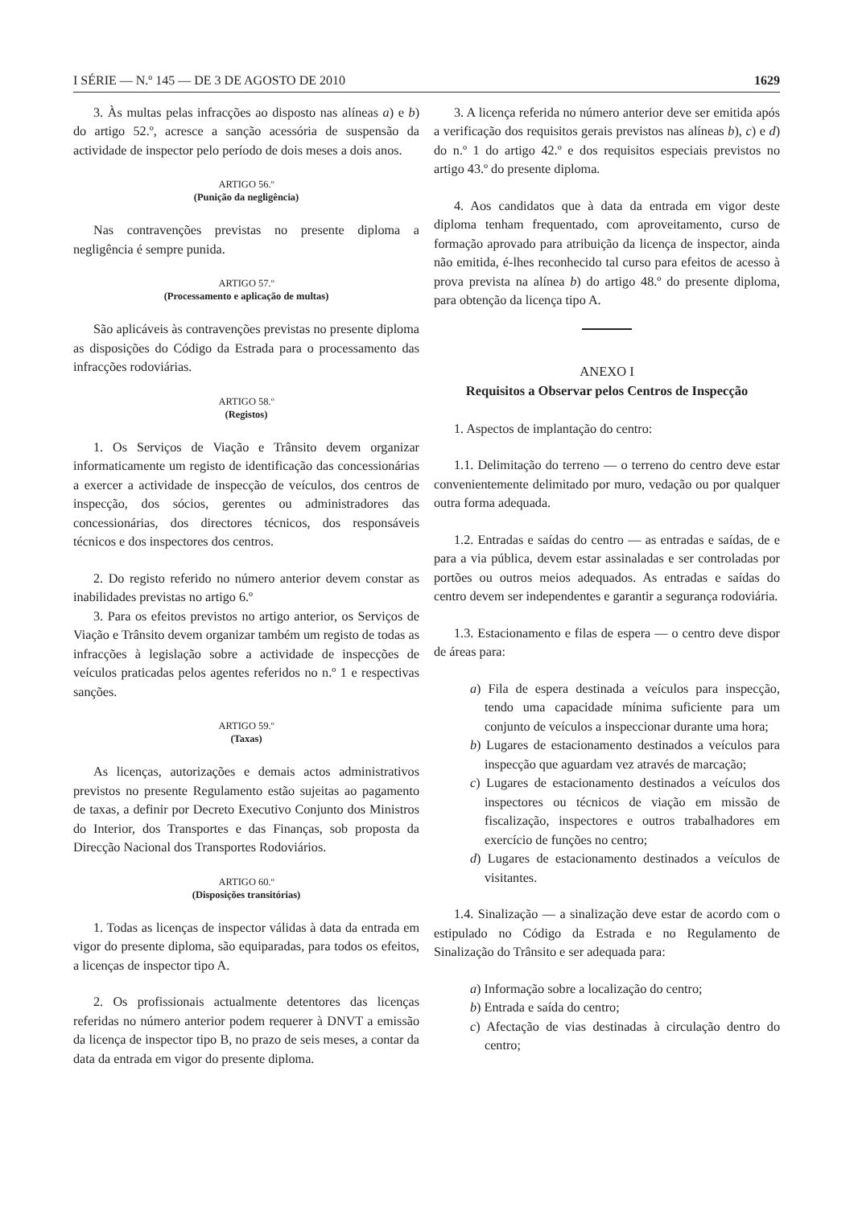I SÉRIE — N.º 145 — DE 3 DE AGOSTO DE 2010 1629
3. Às multas pelas infracções ao disposto nas alíneas a) e b) do artigo 52.º, acresce a sanção acessória de suspensão da actividade de inspector pelo período de dois meses a dois anos.
ARTIGO 56.º
(Punição da negligência)
Nas contravenções previstas no presente diploma a negligência é sempre punida.
ARTIGO 57.º
(Processamento e aplicação de multas)
São aplicáveis às contravenções previstas no presente diploma as disposições do Código da Estrada para o processamento das infracções rodoviárias.
ARTIGO 58.º
(Registos)
1. Os Serviços de Viação e Trânsito devem organizar informaticamente um registo de identificação das concessionárias a exercer a actividade de inspecção de veículos, dos centros de inspecção, dos sócios, gerentes ou administradores das concessionárias, dos directores técnicos, dos responsáveis técnicos e dos inspectores dos centros.
2. Do registo referido no número anterior devem constar as inabilidades previstas no artigo 6.º
3. Para os efeitos previstos no artigo anterior, os Serviços de Viação e Trânsito devem organizar também um registo de todas as infracções à legislação sobre a actividade de inspecções de veículos praticadas pelos agentes referidos no n.º 1 e respectivas sanções.
ARTIGO 59.º
(Taxas)
As licenças, autorizações e demais actos administrativos previstos no presente Regulamento estão sujeitas ao pagamento de taxas, a definir por Decreto Executivo Conjunto dos Ministros do Interior, dos Transportes e das Finanças, sob proposta da Direcção Nacional dos Transportes Rodoviários.
ARTIGO 60.º
(Disposições transitórias)
1. Todas as licenças de inspector válidas à data da entrada em vigor do presente diploma, são equiparadas, para todos os efeitos, a licenças de inspector tipo A.
2. Os profissionais actualmente detentores das licenças referidas no número anterior podem requerer à DNVT a emissão da licença de inspector tipo B, no prazo de seis meses, a contar da data da entrada em vigor do presente diploma.
3. A licença referida no número anterior deve ser emitida após a verificação dos requisitos gerais previstos nas alíneas b), c) e d) do n.º 1 do artigo 42.º e dos requisitos especiais previstos no artigo 43.º do presente diploma.
4. Aos candidatos que à data da entrada em vigor deste diploma tenham frequentado, com aproveitamento, curso de formação aprovado para atribuição da licença de inspector, ainda não emitida, é-lhes reconhecido tal curso para efeitos de acesso à prova prevista na alínea b) do artigo 48.º do presente diploma, para obtenção da licença tipo A.
ANEXO I
Requisitos a Observar pelos Centros de Inspecção
1. Aspectos de implantação do centro:
1.1. Delimitação do terreno — o terreno do centro deve estar convenientemente delimitado por muro, vedação ou por qualquer outra forma adequada.
1.2. Entradas e saídas do centro — as entradas e saídas, de e para a via pública, devem estar assinaladas e ser controladas por portões ou outros meios adequados. As entradas e saídas do centro devem ser independentes e garantir a segurança rodoviária.
1.3. Estacionamento e filas de espera — o centro deve dispor de áreas para:
a) Fila de espera destinada a veículos para inspecção, tendo uma capacidade mínima suficiente para um conjunto de veículos a inspeccionar durante uma hora;
b) Lugares de estacionamento destinados a veículos para inspecção que aguardam vez através de marcação;
c) Lugares de estacionamento destinados a veículos dos inspectores ou técnicos de viação em missão de fiscalização, inspectores e outros trabalhadores em exercício de funções no centro;
d) Lugares de estacionamento destinados a veículos de visitantes.
1.4. Sinalização — a sinalização deve estar de acordo com o estipulado no Código da Estrada e no Regulamento de Sinalização do Trânsito e ser adequada para:
a) Informação sobre a localização do centro;
b) Entrada e saída do centro;
c) Afectação de vias destinadas à circulação dentro do centro;